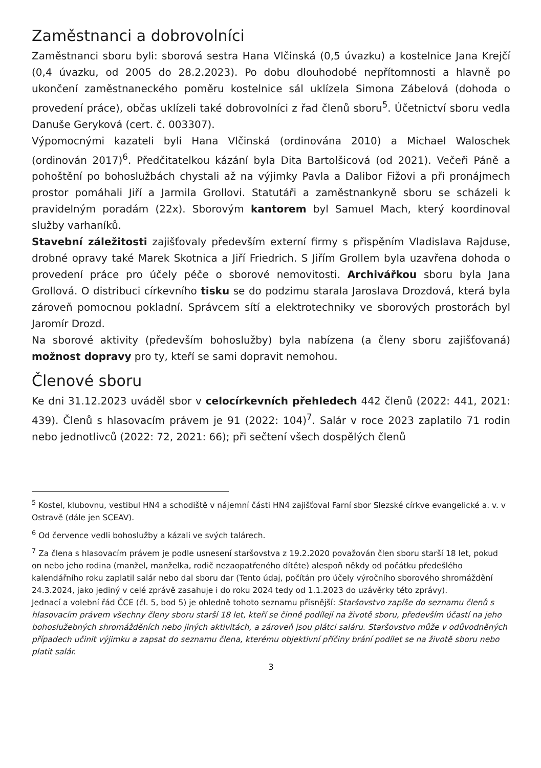Zaměstnanci a dobrovolníci
Zaměstnanci sboru byli: sborová sestra Hana Vlčinská (0,5 úvazku) a kostelnice Jana Krejčí (0,4 úvazku, od 2005 do 28.2.2023). Po dobu dlouhodobé nepřítomnosti a hlavně po ukončení zaměstnaneckého poměru kostelnice sál uklízela Simona Zábelová (dohoda o provedení práce), občas uklízeli také dobrovolníci z řad členů sboru<sup>5</sup>. Účetnictví sboru vedla Danuše Geryková (cert. č. 003307).
Výpomocnými kazateli byli Hana Vlčinská (ordinována 2010) a Michael Waloschek (ordinován 2017)<sup>6</sup>. Předčitatelkou kázání byla Dita Bartolšicová (od 2021). Večeři Páně a pohoštění po bohoslužbách chystali až na výjimky Pavla a Dalibor Fižovi a při pronájmech prostor pomáhali Jiří a Jarmila Grollovi. Statutáři a zaměstnankyně sboru se scházeli k pravidelným poradám (22x). Sborovým kantorem byl Samuel Mach, který koordinoval služby varhaníků.
Stavební záležitosti zajišťovaly především externí firmy s přispěním Vladislava Rajduse, drobné opravy také Marek Skotnica a Jiří Friedrich. S Jiřím Grollem byla uzavřena dohoda o provedení práce pro účely péče o sborové nemovitosti. Archivářkou sboru byla Jana Grollová. O distribuci církevního tisku se do podzimu starala Jaroslava Drozdová, která byla zároveň pomocnou pokladní. Správcem sítí a elektrotechniky ve sborových prostorách byl Jaromír Drozd.
Na sborové aktivity (především bohoslužby) byla nabízena (a členy sboru zajišťovaná) možnost dopravy pro ty, kteří se sami dopravit nemohou.
Členové sboru
Ke dni 31.12.2023 uváděl sbor v celocírkevních přehledech 442 členů (2022: 441, 2021: 439). Členů s hlasovacím právem je 91 (2022: 104)<sup>7</sup>. Salár v roce 2023 zaplatilo 71 rodin nebo jednotlivců (2022: 72, 2021: 66); při sečtení všech dospělých členů
<sup>5</sup> Kostel, klubovnu, vestibul HN4 a schodiště v nájemní části HN4 zajišťoval Farní sbor Slezské církve evangelické a. v. v Ostravě (dále jen SCEAV).
<sup>6</sup> Od července vedli bohoslužby a kázali ve svých talárech.
<sup>7</sup> Za člena s hlasovacím právem je podle usnesení staršovstva z 19.2.2020 považován člen sboru starší 18 let, pokud on nebo jeho rodina (manžel, manželka, rodič nezaopatřeného dítěte) alespoň někdy od počátku předešlého kalendářního roku zaplatil salár nebo dal sboru dar (Tento údaj, počítán pro účely výročního sborového shromáždění 24.3.2024, jako jediný v celé zprávě zasahuje i do roku 2024 tedy od 1.1.2023 do uzávěrky této zprávy).
Jednací a volební řád ČCE (čl. 5, bod 5) je ohledně tohoto seznamu přísnější: Staršovstvo zapíše do seznamu členů s hlasovacím právem všechny členy sboru starší 18 let, kteří se činně podílejí na životě sboru, především účastí na jeho bohoslužebných shromážděních nebo jiných aktivitách, a zároveň jsou plátci saláru. Staršovstvo může v odůvodněných případech učinit výjimku a zapsat do seznamu člena, kterému objektivní příčiny brání podílet se na životě sboru nebo platit salár.
3